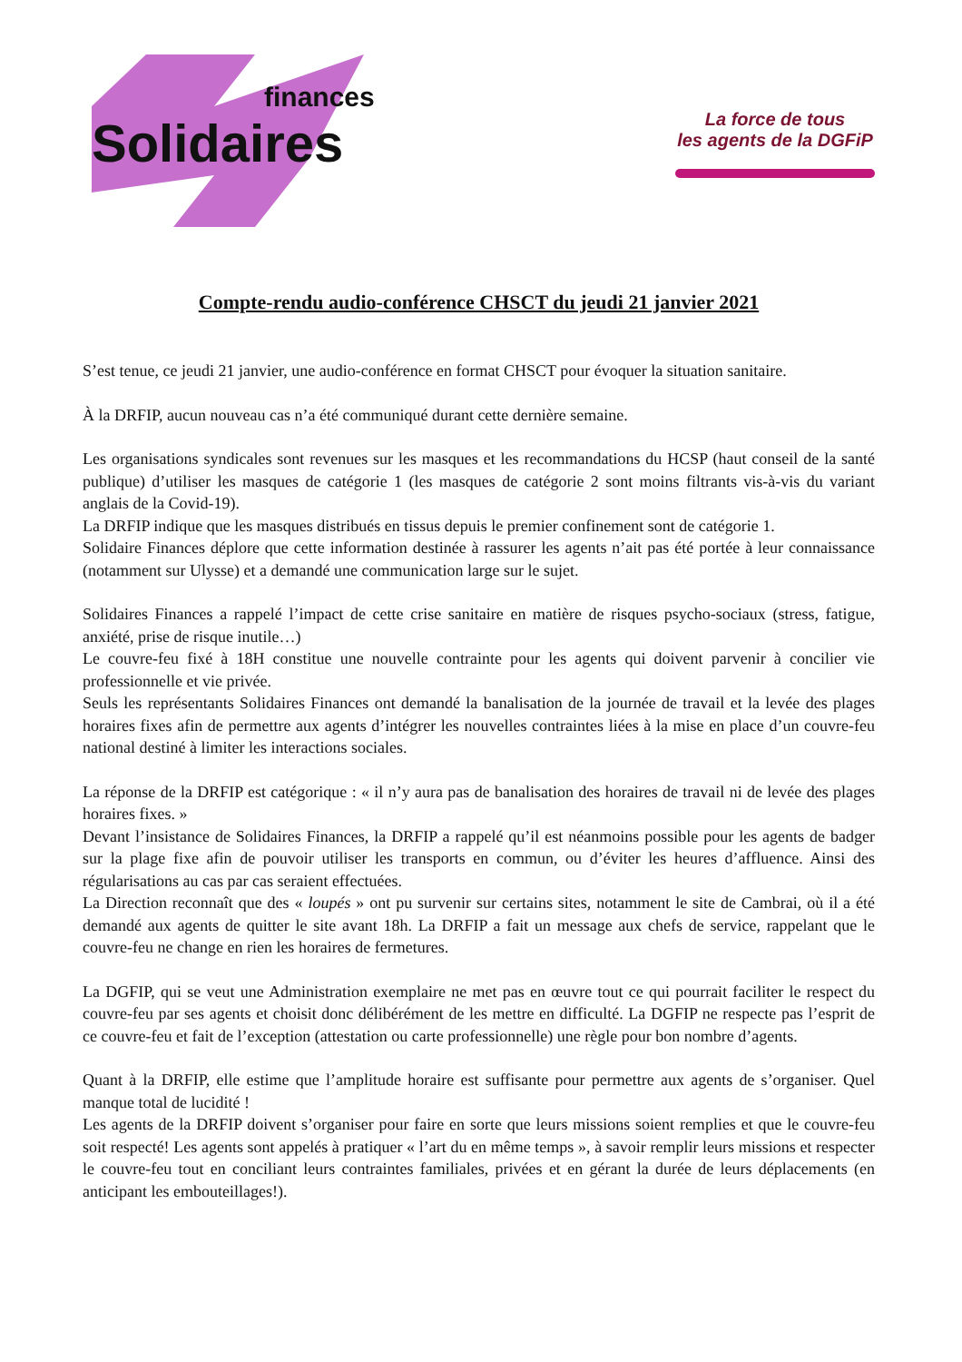finances
Solidaires
La force de tous
les agents de la DGFiP
Compte-rendu audio-conférence CHSCT du jeudi 21 janvier 2021
S’est tenue, ce jeudi 21 janvier, une audio-conférence en format CHSCT pour évoquer la situation sanitaire.
À la DRFIP, aucun nouveau cas n’a été communiqué durant cette dernière semaine.
Les organisations syndicales sont revenues sur les masques et les recommandations du HCSP (haut conseil de la santé publique) d’utiliser les masques de catégorie 1 (les masques de catégorie 2 sont moins filtrants vis-à-vis du variant anglais de la Covid-19).
La DRFIP indique que les masques distribués en tissus depuis le premier confinement sont de catégorie 1.
Solidaire Finances déplore que cette information destinée à rassurer les agents n’ait pas été portée à leur connaissance (notamment sur Ulysse) et a demandé une communication large sur le sujet.
Solidaires Finances a rappelé l’impact de cette crise sanitaire en matière de risques psycho-sociaux (stress, fatigue, anxiété, prise de risque inutile…)
Le couvre-feu fixé à 18H constitue une nouvelle contrainte pour les agents qui doivent parvenir à concilier vie professionnelle et vie privée.
Seuls les représentants Solidaires Finances ont demandé la banalisation de la journée de travail et la levée des plages horaires fixes afin de permettre aux agents d’intégrer les nouvelles contraintes liées à la mise en place d’un couvre-feu national destiné à limiter les interactions sociales.
La réponse de la DRFIP est catégorique : « il n’y aura pas de banalisation des horaires de travail ni de levée des plages horaires fixes. »
Devant l’insistance de Solidaires Finances, la DRFIP a rappelé qu’il est néanmoins possible pour les agents de badger sur la plage fixe afin de pouvoir utiliser les transports en commun, ou d’éviter les heures d’affluence. Ainsi des régularisations au cas par cas seraient effectuées.
La Direction reconnaît que des « loupés » ont pu survenir sur certains sites, notamment le site de Cambrai, où il a été demandé aux agents de quitter le site avant 18h. La DRFIP a fait un message aux chefs de service, rappelant que le couvre-feu ne change en rien les horaires de fermetures.
La DGFIP, qui se veut une Administration exemplaire ne met pas en œuvre tout ce qui pourrait faciliter le respect du couvre-feu par ses agents et choisit donc délibérément de les mettre en difficulté. La DGFIP ne respecte pas l’esprit de ce couvre-feu et fait de l’exception (attestation ou carte professionnelle) une règle pour bon nombre d’agents.
Quant à la DRFIP, elle estime que l’amplitude horaire est suffisante pour permettre aux agents de s’organiser. Quel manque total de lucidité !
Les agents de la DRFIP doivent s’organiser pour faire en sorte que leurs missions soient remplies et que le couvre-feu soit respecté! Les agents sont appelés à pratiquer « l’art du en même temps », à savoir remplir leurs missions et respecter le couvre-feu tout en conciliant leurs contraintes familiales, privées et en gérant la durée de leurs déplacements (en anticipant les embouteillages!).